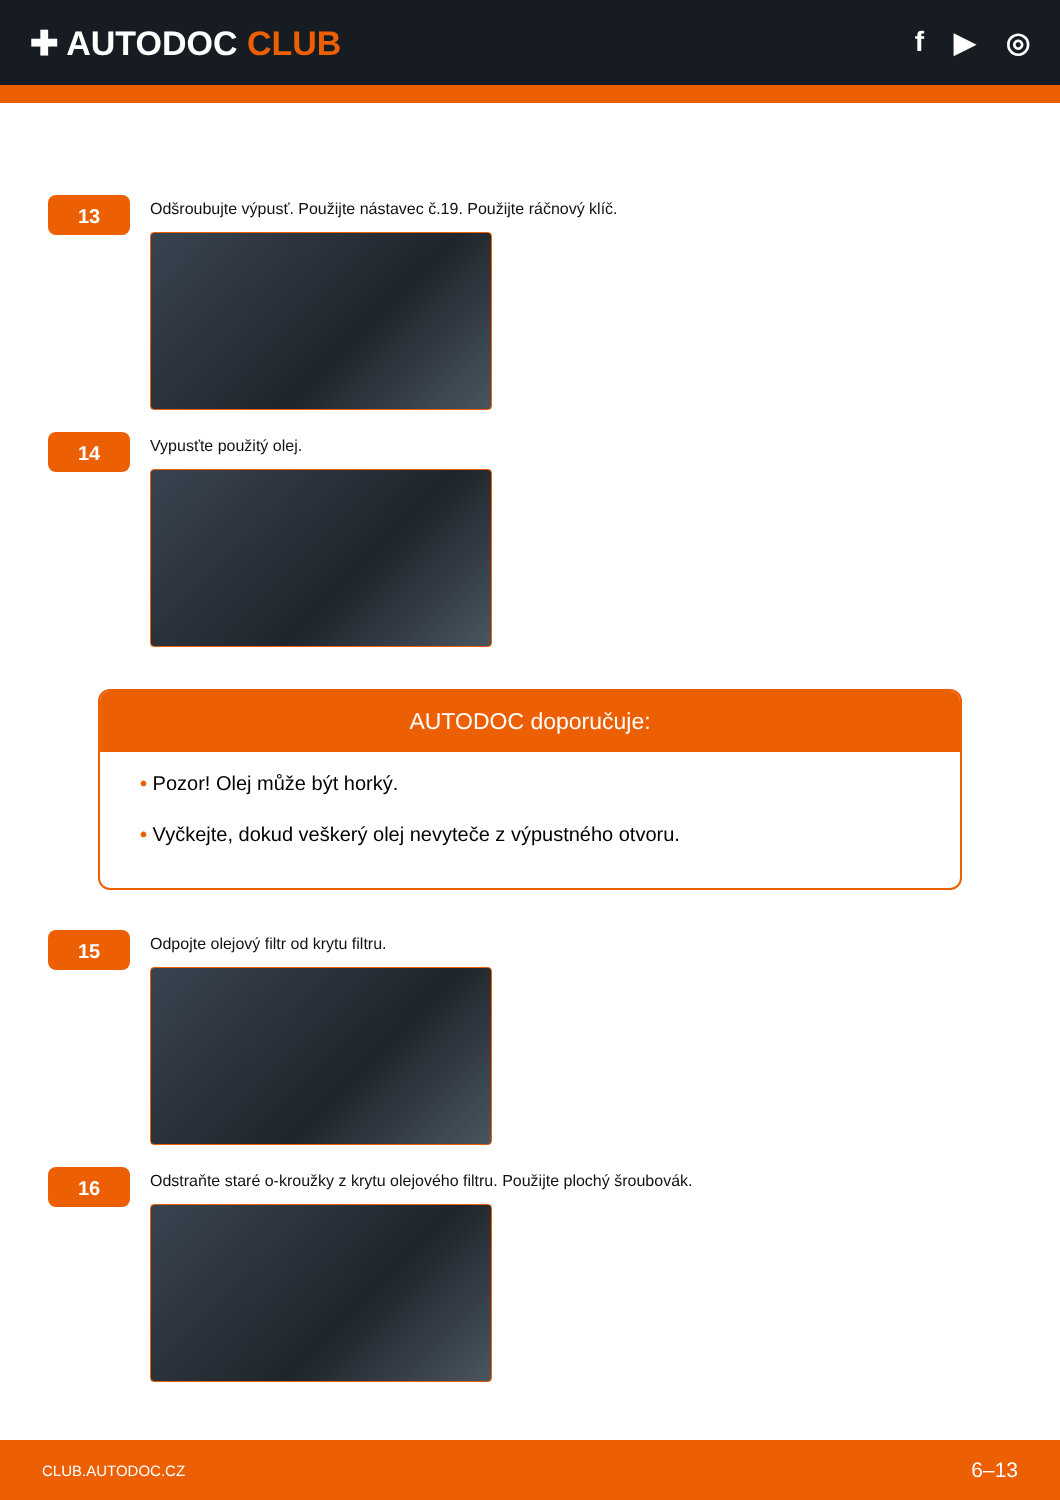✚ AUTODOC CLUB
f ▶ ◎
13
Odšroubujte výpusť. Použijte nástavec č.19. Použijte ráčnový klíč.
14
Vypusťte použitý olej.
AUTODOC doporučuje:
• Pozor! Olej může být horký.
• Vyčkejte, dokud veškerý olej nevyteče z výpustného otvoru.
15
Odpojte olejový filtr od krytu filtru.
16
Odstraňte staré o-kroužky z krytu olejového filtru. Použijte plochý šroubovák.
CLUB.AUTODOC.CZ 6–13